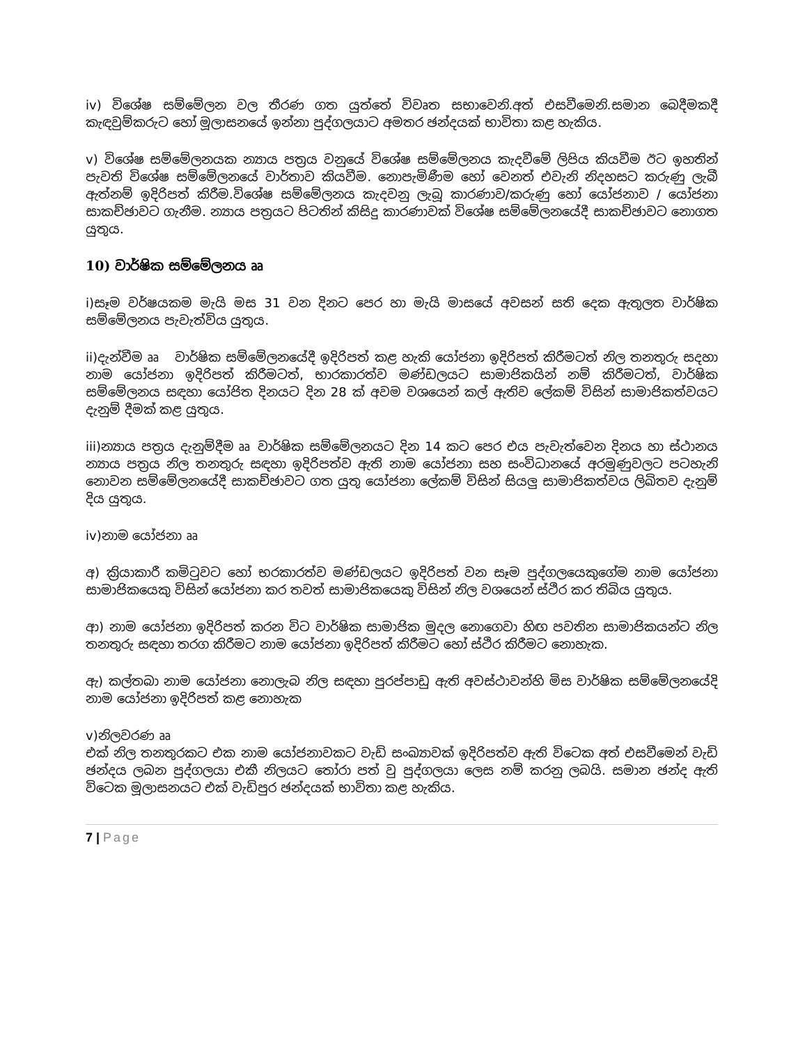iv) විශේෂ සම්මේලන වල තීරණ ගත යුත්තේ විවෘත සභාවෙනි.අත් එසවීමෙනි.සමාන බෙදීමකදී කැඳවුම්කරුට හෝ මූලාසනයේ ඉන්නා පුද්ගලයාට අමතර ඡන්දයක් භාවිතා කළ හැකිය.
v) විශේෂ සම්මේලනයක න්‍යාය පත්‍රය වනුයේ විශේෂ සම්මේලනය කැදවීමේ ලිපිය කියවීම ඊට ඉහතින් පැවති විශේෂ සම්මේලනයේ වාර්තාව කියවීම. නොපැමිණීම හෝ වෙනත් එවැනි නිදහසට කරුණු ලැබී ඇත්නම් ඉදිරිපත් කිරීම.විශේෂ සම්මේලනය කැදවනු ලැබූ කාරණාව/කරුණු හෝ යෝජනාව / යෝජනා සාකච්ඡාවට ගැනීම. න්‍යාය පත්‍රයට පිටතින් කිසිදු කාරණාවක් විශේෂ සම්මේලනයේදී සාකච්ඡාවට නොගත යුතුය.
10) වාර්ෂික සම්මේලනය ෲ
i)සෑම වර්ෂයකම මැයි මස 31 වන දිනට පෙර හා මැයි මාසයේ අවසන් සති දෙක ඇතුලත වාර්ෂික සම්මේලනය පැවැත්විය යුතුය.
ii)දැන්වීම ෲ වාර්ෂික සම්මේලනයේදී ඉදිරිපත් කළ හැකි යෝජනා ඉදිරිපත් කිරීමටත් නිල තනතුරු සදහා නාම යෝජනා ඉදිරිපත් කිරීමටත්, භාරකාරත්ව මණ්ඩලයට සාමාජිකයින් නම් කිරීමටත්, වාර්ෂික සම්මේලනය සඳහා යෝජිත දිනයට දින 28 ක් අවම වශයෙන් කල් ඇතිව ලේකම් විසින් සාමාජිකත්වයට දැනුම් දීමක් කළ යුතුය.
iii)න්‍යාය පත්‍රය දැනුම්දීම ෲ වාර්ෂික සම්මේලනයට දින 14 කට පෙර එය පැවැත්වෙන දිනය හා ස්ථානය න්‍යාය පත්‍රය නිල තනතුරු සඳහා ඉදිරිපත්ව ඇති නාම යෝජනා සහ සංවිධානයේ අරමුණුවලට පටහැනි නොවන සම්මේලනයේදී සාකච්ඡාවට ගත යුතු යෝජනා ලේකම් විසින් සියලු සාමාජිකත්වය ලිඛිතව දැනුම් දිය යුතුය.
iv)නාම යෝජනා ෲ
අ) ක්‍රියාකාරී කමිටුවට හෝ භරකාරත්ව මණ්ඩලයට ඉදිරිපත් වන සෑම පුද්ගලයෙකුගේම නාම යෝජනා සාමාජිකයෙකු විසින් යෝජනා කර තවත් සාමාජිකයෙකු විසින් නිල වශයෙන් ස්ථිර කර තිබිය යුතුය.
ආ) නාම යෝජනා ඉදිරිපත් කරන විට වාර්ෂික සාමාජික මුදල නොගෙවා හිඟ පවතින සාමාජිකයන්ට නිල තනතුරු සඳහා තරග කිරීමට නාම යෝජනා ඉදිරිපත් කිරීමට හෝ ස්ථිර කිරීමට නොහැක.
ඇ) කල්තබා නාම යෝජනා නොලැබ නිල සඳහා පුරප්පාඩු ඇති අවස්ථාවන්හි මිස වාර්ෂික සම්මේලනයේදි නාම යෝජනා ඉදිරිපත් කළ නොහැක
v)නිලවරණ ෲ
එක් නිල තනතුරකට එක නාම යෝජනාවකට වැඩි සංඛ්‍යාවක් ඉදිරිපත්ව ඇති විටෙක අත් එසවීමෙන් වැඩි ඡන්දය ලබන පුද්ගලයා එකී නිලයට තෝරා පත් වු පුද්ගලයා ලෙස නම් කරනු ලබයි. සමාන ඡන්ද ඇති විටෙක මූලාසනයට එක් වැඩිපුර ඡන්දයක් භාවිතා කළ හැකිය.
7 | Page